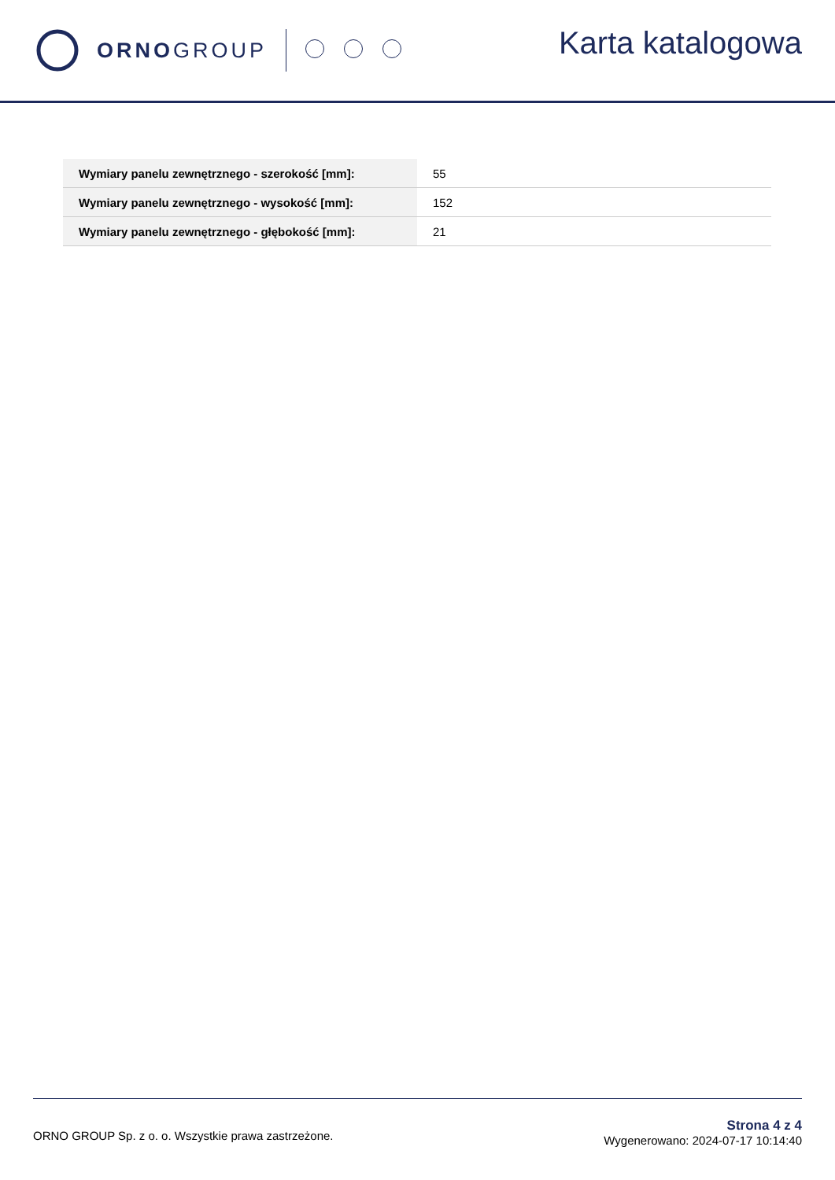ORNO GROUP
Karta katalogowa
| Wymiary panelu zewnętrznego - szerokość [mm]: | 55 |
| Wymiary panelu zewnętrznego - wysokość [mm]: | 152 |
| Wymiary panelu zewnętrznego - głębokość [mm]: | 21 |
ORNO GROUP Sp. z o. o. Wszystkie prawa zastrzeżone.
Strona 4 z 4
Wygenerowano: 2024-07-17 10:14:40